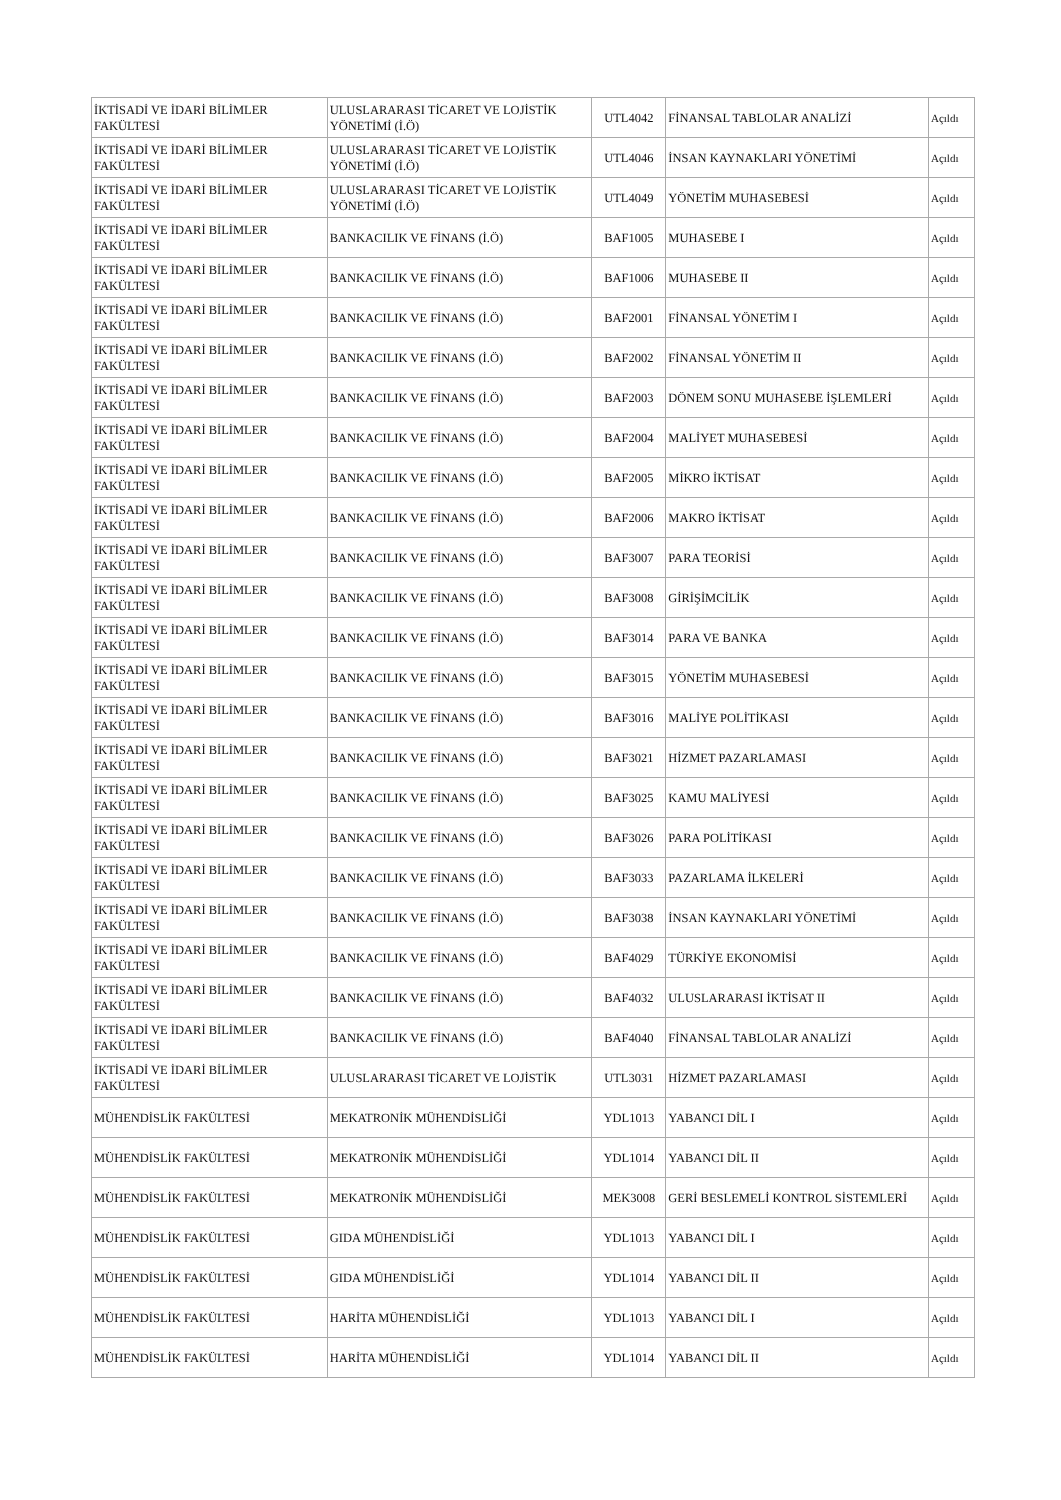| İKTİSADİ VE İDARİ BİLİMLER FAKÜLTESİ | ULUSLARARASI TİCARET VE LOJİSTİK YÖNETİMİ (İ.Ö) | UTL4042 | FİNANSAL TABLOLAR ANALİZİ | Açıldı |
| İKTİSADİ VE İDARİ BİLİMLER FAKÜLTESİ | ULUSLARARASI TİCARET VE LOJİSTİK YÖNETİMİ (İ.Ö) | UTL4046 | İNSAN KAYNAKLARI YÖNETİMİ | Açıldı |
| İKTİSADİ VE İDARİ BİLİMLER FAKÜLTESİ | ULUSLARARASI TİCARET VE LOJİSTİK YÖNETİMİ (İ.Ö) | UTL4049 | YÖNETİM MUHASEBESİ | Açıldı |
| İKTİSADİ VE İDARİ BİLİMLER FAKÜLTESİ | BANKACILIK VE FİNANS (İ.Ö) | BAF1005 | MUHASEBE I | Açıldı |
| İKTİSADİ VE İDARİ BİLİMLER FAKÜLTESİ | BANKACILIK VE FİNANS (İ.Ö) | BAF1006 | MUHASEBE II | Açıldı |
| İKTİSADİ VE İDARİ BİLİMLER FAKÜLTESİ | BANKACILIK VE FİNANS (İ.Ö) | BAF2001 | FİNANSAL YÖNETİM I | Açıldı |
| İKTİSADİ VE İDARİ BİLİMLER FAKÜLTESİ | BANKACILIK VE FİNANS (İ.Ö) | BAF2002 | FİNANSAL YÖNETİM II | Açıldı |
| İKTİSADİ VE İDARİ BİLİMLER FAKÜLTESİ | BANKACILIK VE FİNANS (İ.Ö) | BAF2003 | DÖNEM SONU MUHASEBE İŞLEMLERİ | Açıldı |
| İKTİSADİ VE İDARİ BİLİMLER FAKÜLTESİ | BANKACILIK VE FİNANS (İ.Ö) | BAF2004 | MALİYET MUHASEBESİ | Açıldı |
| İKTİSADİ VE İDARİ BİLİMLER FAKÜLTESİ | BANKACILIK VE FİNANS (İ.Ö) | BAF2005 | MİKRO İKTİSAT | Açıldı |
| İKTİSADİ VE İDARİ BİLİMLER FAKÜLTESİ | BANKACILIK VE FİNANS (İ.Ö) | BAF2006 | MAKRO İKTİSAT | Açıldı |
| İKTİSADİ VE İDARİ BİLİMLER FAKÜLTESİ | BANKACILIK VE FİNANS (İ.Ö) | BAF3007 | PARA TEORİSİ | Açıldı |
| İKTİSADİ VE İDARİ BİLİMLER FAKÜLTESİ | BANKACILIK VE FİNANS (İ.Ö) | BAF3008 | GİRİŞİMCİLİK | Açıldı |
| İKTİSADİ VE İDARİ BİLİMLER FAKÜLTESİ | BANKACILIK VE FİNANS (İ.Ö) | BAF3014 | PARA VE BANKA | Açıldı |
| İKTİSADİ VE İDARİ BİLİMLER FAKÜLTESİ | BANKACILIK VE FİNANS (İ.Ö) | BAF3015 | YÖNETİM MUHASEBESİ | Açıldı |
| İKTİSADİ VE İDARİ BİLİMLER FAKÜLTESİ | BANKACILIK VE FİNANS (İ.Ö) | BAF3016 | MALİYE POLİTİKASI | Açıldı |
| İKTİSADİ VE İDARİ BİLİMLER FAKÜLTESİ | BANKACILIK VE FİNANS (İ.Ö) | BAF3021 | HİZMET PAZARLAMASI | Açıldı |
| İKTİSADİ VE İDARİ BİLİMLER FAKÜLTESİ | BANKACILIK VE FİNANS (İ.Ö) | BAF3025 | KAMU MALİYESİ | Açıldı |
| İKTİSADİ VE İDARİ BİLİMLER FAKÜLTESİ | BANKACILIK VE FİNANS (İ.Ö) | BAF3026 | PARA POLİTİKASI | Açıldı |
| İKTİSADİ VE İDARİ BİLİMLER FAKÜLTESİ | BANKACILIK VE FİNANS (İ.Ö) | BAF3033 | PAZARLAMA İLKELERİ | Açıldı |
| İKTİSADİ VE İDARİ BİLİMLER FAKÜLTESİ | BANKACILIK VE FİNANS (İ.Ö) | BAF3038 | İNSAN KAYNAKLARI YÖNETİMİ | Açıldı |
| İKTİSADİ VE İDARİ BİLİMLER FAKÜLTESİ | BANKACILIK VE FİNANS (İ.Ö) | BAF4029 | TÜRKİYE EKONOMİSİ | Açıldı |
| İKTİSADİ VE İDARİ BİLİMLER FAKÜLTESİ | BANKACILIK VE FİNANS (İ.Ö) | BAF4032 | ULUSLARARASI İKTİSAT II | Açıldı |
| İKTİSADİ VE İDARİ BİLİMLER FAKÜLTESİ | BANKACILIK VE FİNANS (İ.Ö) | BAF4040 | FİNANSAL TABLOLAR ANALİZİ | Açıldı |
| İKTİSADİ VE İDARİ BİLİMLER FAKÜLTESİ | ULUSLARARASI TİCARET VE LOJİSTİK | UTL3031 | HİZMET PAZARLAMASI | Açıldı |
| MÜHENDİSLİK FAKÜLTESİ | MEKATRONİK MÜHENDİSLİĞİ | YDL1013 | YABANCI DİL I | Açıldı |
| MÜHENDİSLİK FAKÜLTESİ | MEKATRONİK MÜHENDİSLİĞİ | YDL1014 | YABANCI DİL II | Açıldı |
| MÜHENDİSLİK FAKÜLTESİ | MEKATRONİK MÜHENDİSLİĞİ | MEK3008 | GERİ BESLEMELİ KONTROL SİSTEMLERİ | Açıldı |
| MÜHENDİSLİK FAKÜLTESİ | GIDA MÜHENDİSLİĞİ | YDL1013 | YABANCI DİL I | Açıldı |
| MÜHENDİSLİK FAKÜLTESİ | GIDA MÜHENDİSLİĞİ | YDL1014 | YABANCI DİL II | Açıldı |
| MÜHENDİSLİK FAKÜLTESİ | HARİTA MÜHENDİSLİĞİ | YDL1013 | YABANCI DİL I | Açıldı |
| MÜHENDİSLİK FAKÜLTESİ | HARİTA MÜHENDİSLİĞİ | YDL1014 | YABANCI DİL II | Açıldı |